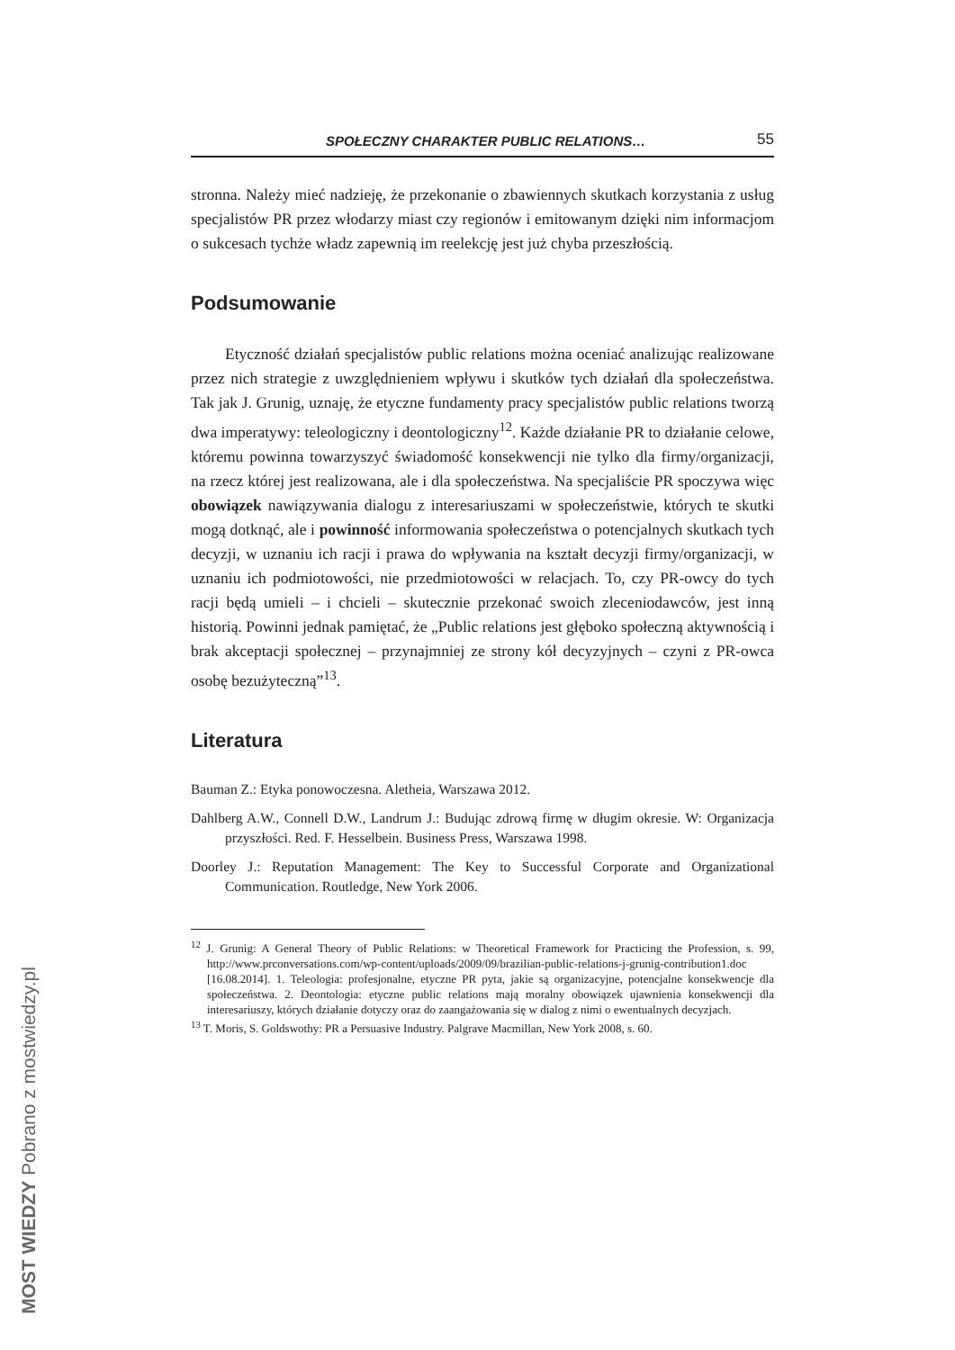SPOŁECZNY CHARAKTER PUBLIC RELATIONS… 55
stronna. Należy mieć nadzieję, że przekonanie o zbawiennych skutkach korzystania z usług specjalistów PR przez włodarzy miast czy regionów i emitowanym dzięki nim informacjom o sukcesach tychże władz zapewnią im reelekcję jest już chyba przeszłością.
Podsumowanie
Etyczność działań specjalistów public relations można oceniać analizując realizowane przez nich strategie z uwzględnieniem wpływu i skutków tych działań dla społeczeństwa. Tak jak J. Grunig, uznaję, że etyczne fundamenty pracy specjalistów public relations tworzą dwa imperatywy: teleologiczny i deontologiczny<sup>12</sup>. Każde działanie PR to działanie celowe, któremu powinna towarzyszyć świadomość konsekwencji nie tylko dla firmy/organizacji, na rzecz której jest realizowana, ale i dla społeczeństwa. Na specjaliście PR spoczywa więc obowiązek nawiązywania dialogu z interesariuszami w społeczeństwie, których te skutki mogą dotknąć, ale i powinność informowania społeczeństwa o potencjalnych skutkach tych decyzji, w uznaniu ich racji i prawa do wpływania na kształt decyzji firmy/organizacji, w uznaniu ich podmiotowości, nie przedmiotowości w relacjach. To, czy PR-owcy do tych racji będą umieli – i chcieli – skutecznie przekonać swoich zleceniodawców, jest inną historią. Powinni jednak pamiętać, że „Public relations jest głęboko społeczną aktywnością i brak akceptacji społecznej – przynajmniej ze strony kół decyzyjnych – czyni z PR-owca osobę bezużyteczną”<sup>13</sup>.
Literatura
Bauman Z.: Etyka ponowoczesna. Aletheia, Warszawa 2012.
Dahlberg A.W., Connell D.W., Landrum J.: Budując zdrową firmę w długim okresie. W: Organizacja przyszłości. Red. F. Hesselbein. Business Press, Warszawa 1998.
Doorley J.: Reputation Management: The Key to Successful Corporate and Organizational Communication. Routledge, New York 2006.
<sup>12</sup> J. Grunig: A General Theory of Public Relations: w Theoretical Framework for Practicing the Profession, s. 99, http://www.prconversations.com/wp-content/uploads/2009/09/brazilian-public-relations-j-grunig-contribution1.doc [16.08.2014]. 1. Teleologia: profesjonalne, etyczne PR pyta, jakie są organizacyjne, potencjalne konsekwencje dla społeczeństwa. 2. Deontologia: etyczne public relations mają moralny obowiązek ujawnienia konsekwencji dla interesariuszy, których działanie dotyczy oraz do zaangażowania się w dialog z nimi o ewentualnych decyzjach.
<sup>13</sup> T. Moris, S. Goldswothy: PR a Persuasive Industry. Palgrave Macmillan, New York 2008, s. 60.
MOST WIEDZY Pobrano z mostwiedzy.pl